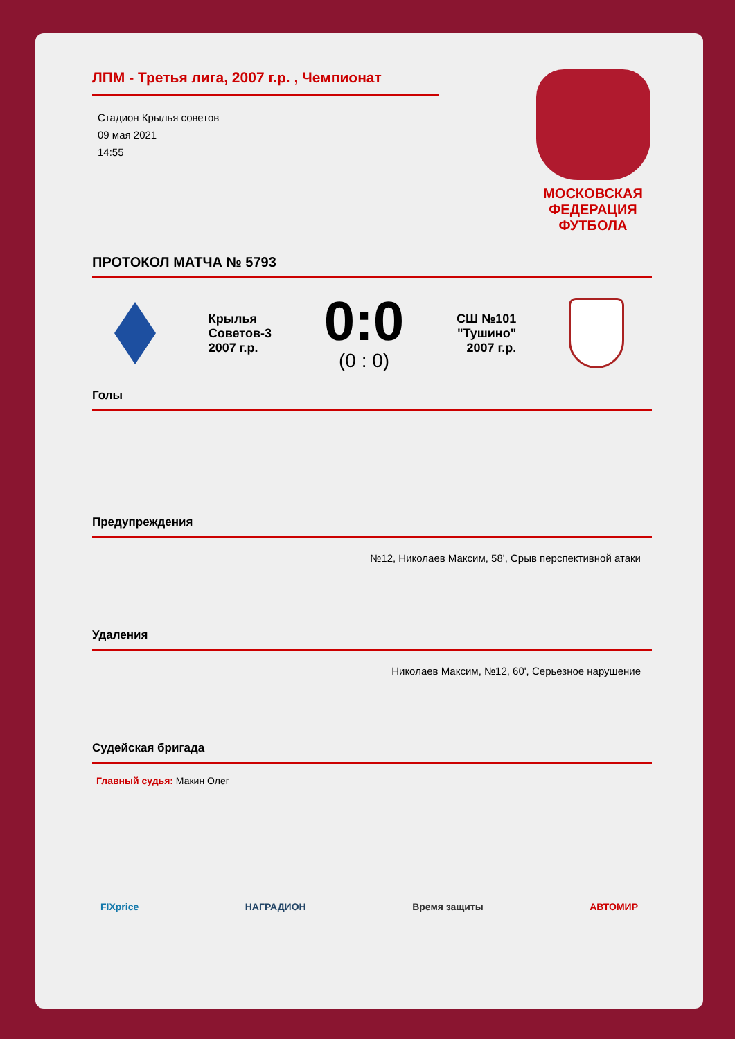ЛПМ - Третья лига, 2007 г.р. , Чемпионат
Стадион Крылья советов
09 мая 2021
14:55
МОСКОВСКАЯ
ФЕДЕРАЦИЯ
ФУТБОЛА
ПРОТОКОЛ МАТЧА № 5793
Крылья
Советов-3
2007 г.р.
0:0
(0 : 0)
СШ №101
"Тушино"
2007 г.р.
Голы
Предупреждения
№12, Николаев Максим, 58', Срыв перспективной атаки
Удаления
Николаев Максим, №12, 60', Серьезное нарушение
Судейская бригада
Главный судья: Макин Олег
FIXprice НАГРАДИОН Время защиты АВТОМИР